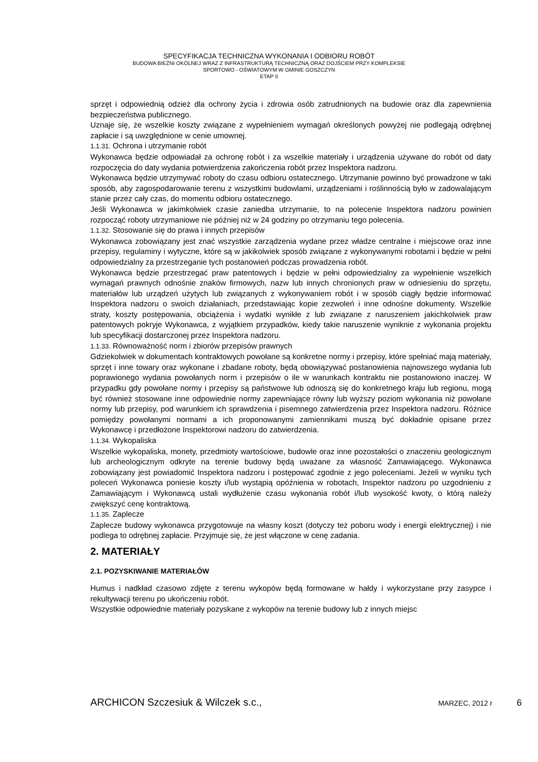SPECYFIKACJA TECHNICZNA WYKONANIA I ODBIORU ROBÓT
BUDOWA BIEŻNI OKÓLNEJ WRAZ Z INFRASTRUKTURĄ TECHNICZNĄ ORAZ DOJŚCIEM PRZY KOMPLEKSIE
SPORTOWO - OŚWIATOWYM W GMINIE GOSZCZYN
ETAP II
sprzęt i odpowiednią odzież dla ochrony życia i zdrowia osób zatrudnionych na budowie oraz dla zapewnienia bezpieczeństwa publicznego.
Uznaje się, że wszelkie koszty związane z wypełnieniem wymagań określonych powyżej nie podlegają odrębnej zapłacie i są uwzględnione w cenie umownej.
1.1.31. Ochrona i utrzymanie robót
Wykonawca będzie odpowiadał za ochronę robót i za wszelkie materiały i urządzenia używane do robót od daty rozpoczęcia do daty wydania potwierdzenia zakończenia robót przez Inspektora nadzoru.
Wykonawca będzie utrzymywać roboty do czasu odbioru ostatecznego. Utrzymanie powinno być prowadzone w taki sposób, aby zagospodarowanie terenu z wszystkimi budowlami, urządzeniami i roślinnością było w zadowalającym stanie przez cały czas, do momentu odbioru ostatecznego.
Jeśli Wykonawca w jakimkolwiek czasie zaniedba utrzymanie, to na polecenie Inspektora nadzoru powinien rozpocząć roboty utrzymaniowe nie później niż w 24 godziny po otrzymaniu tego polecenia.
1.1.32. Stosowanie się do prawa i innych przepisów
Wykonawca zobowiązany jest znać wszystkie zarządzenia wydane przez władze centralne i miejscowe oraz inne przepisy, regulaminy i wytyczne, które są w jakikolwiek sposób związane z wykonywanymi robotami i będzie w pełni odpowiedzialny za przestrzeganie tych postanowień podczas prowadzenia robót.
Wykonawca będzie przestrzegać praw patentowych i będzie w pełni odpowiedzialny za wypełnienie wszelkich wymagań prawnych odnośnie znaków firmowych, nazw lub innych chronionych praw w odniesieniu do sprzętu, materiałów lub urządzeń użytych lub związanych z wykonywaniem robót i w sposób ciągły będzie informować Inspektora nadzoru o swoich działaniach, przedstawiając kopie zezwoleń i inne odnośne dokumenty. Wszelkie straty, koszty postępowania, obciążenia i wydatki wynikłe z lub związane z naruszeniem jakichkolwiek praw patentowych pokryje Wykonawca, z wyjątkiem przypadków, kiedy takie naruszenie wyniknie z wykonania projektu lub specyfikacji dostarczonej przez Inspektora nadzoru.
1.1.33. Równoważność norm i zbiorów przepisów prawnych
Gdziekolwiek w dokumentach kontraktowych powołane są konkretne normy i przepisy, które spełniać mają materiały, sprzęt i inne towary oraz wykonane i zbadane roboty, będą obowiązywać postanowienia najnowszego wydania lub poprawionego wydania powołanych norm i przepisów o ile w warunkach kontraktu nie postanowiono inaczej. W przypadku gdy powołane normy i przepisy są państwowe lub odnoszą się do konkretnego kraju lub regionu, mogą być również stosowane inne odpowiednie normy zapewniające równy lub wyższy poziom wykonania niż powołane normy lub przepisy, pod warunkiem ich sprawdzenia i pisemnego zatwierdzenia przez Inspektora nadzoru. Różnice pomiędzy powołanymi normami a ich proponowanymi zamiennikami muszą być dokładnie opisane przez Wykonawcę i przedłożone Inspektorowi nadzoru do zatwierdzenia.
1.1.34. Wykopaliska
Wszelkie wykopaliska, monety, przedmioty wartościowe, budowle oraz inne pozostałości o znaczeniu geologicznym lub archeologicznym odkryte na terenie budowy będą uważane za własność Zamawiającego. Wykonawca zobowiązany jest powiadomić Inspektora nadzoru i postępować zgodnie z jego poleceniami. Jeżeli w wyniku tych poleceń Wykonawca poniesie koszty i/lub wystąpią opóźnienia w robotach, Inspektor nadzoru po uzgodnieniu z Zamawiającym i Wykonawcą ustali wydłużenie czasu wykonania robót i/lub wysokość kwoty, o którą należy zwiększyć cenę kontraktową.
1.1.35. Zaplecze
Zaplecze budowy wykonawca przygotowuje na własny koszt (dotyczy też poboru wody i energii elektrycznej) i nie podlega to odrębnej zapłacie. Przyjmuje się, że jest włączone w cenę zadania.
2. MATERIAŁY
2.1. POZYSKIWANIE MATERIAŁÓW
Humus i nadkład czasowo zdjęte z terenu wykopów będą formowane w hałdy i wykorzystane przy zasypce i rekultywacji terenu po ukończeniu robót.
Wszystkie odpowiednie materiały pozyskane z wykopów na terenie budowy lub z innych miejsc
ARCHICON Szczesiuk & Wilczek s.c., MARZEC, 2012 r 6